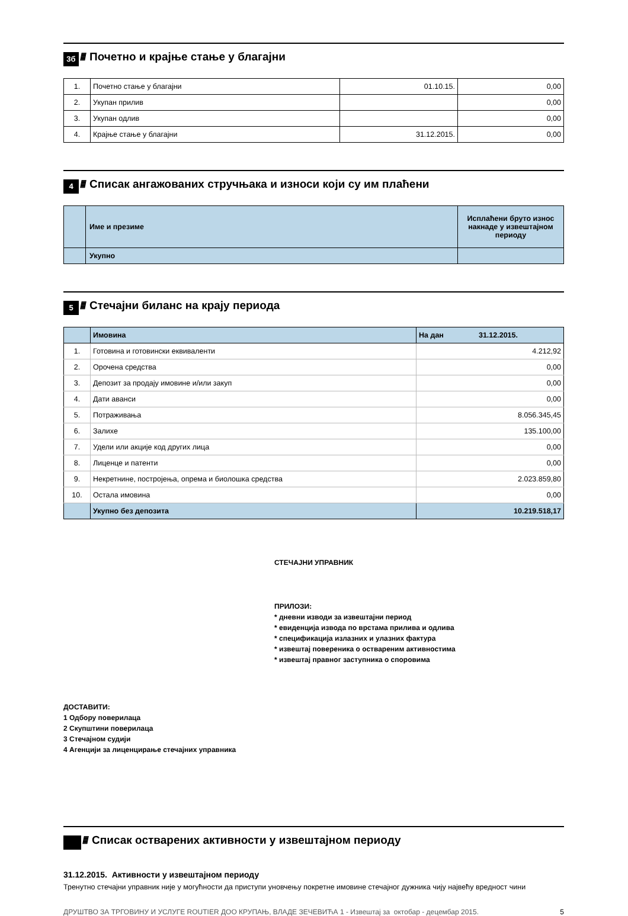3б
////
Почетно и крајње стање у благајни
| 1. | Почетно стање у благајни | 01.10.15. | 0,00 |
| 2. | Укупан прилив | | 0,00 |
| 3. | Укупан одлив | | 0,00 |
| 4. | Крајње стање у благајни | 31.12.2015. | 0,00 |
4
////
Списак ангажованих стручњака и износи који су им плаћени
| | Име и презиме | Исплаћени бруто износ накнаде у извештајном периоду |
| | Укупно | |
5
////
Стечајни биланс на крају периода
| | Имовина | На дан 31.12.2015. |
| 1. | Готовина и готовински еквиваленти | 4.212,92 |
| 2. | Орочена средства | 0,00 |
| 3. | Депозит за продају имовине и/или закуп | 0,00 |
| 4. | Дати аванси | 0,00 |
| 5. | Потраживања | 8.056.345,45 |
| 6. | Залихе | 135.100,00 |
| 7. | Удели или акције код других лица | 0,00 |
| 8. | Лиценце и патенти | 0,00 |
| 9. | Некретнине, постројења, опрема и биолошка средства | 2.023.859,80 |
| 10. | Остала имовина | 0,00 |
| | Укупно без депозита | 10.219.518,17 |
СТЕЧАЈНИ УПРАВНИК
ПРИЛОЗИ:
* дневни изводи за извештајни период
* евиденција извода по врстама прилива и одлива
* спецификација излазних и улазних фактура
* извештај повереника о оствареним активностима
* извештај правног заступника о споровима
ДОСТАВИТИ:
1 Одбору поверилаца
2 Скупштини поверилаца
3 Стечајном судији
4 Агенцији за лиценцирање стечајних управника
////
Списак остварених активности у извештајном периоду
31.12.2015. Активности у извештајном периоду
Тренутно стечајни управник није у могућности да приступи уновчењу покретне имовине стечајног дужника чију највећу вредност чини
ДРУШТВО ЗА ТРГОВИНУ И УСЛУГЕ ROUTIER ДОО КРУПАЊ, ВЛАДЕ ЗЕЧЕВИЋА 1 - Извештај за октобар - децембар 2015. 5